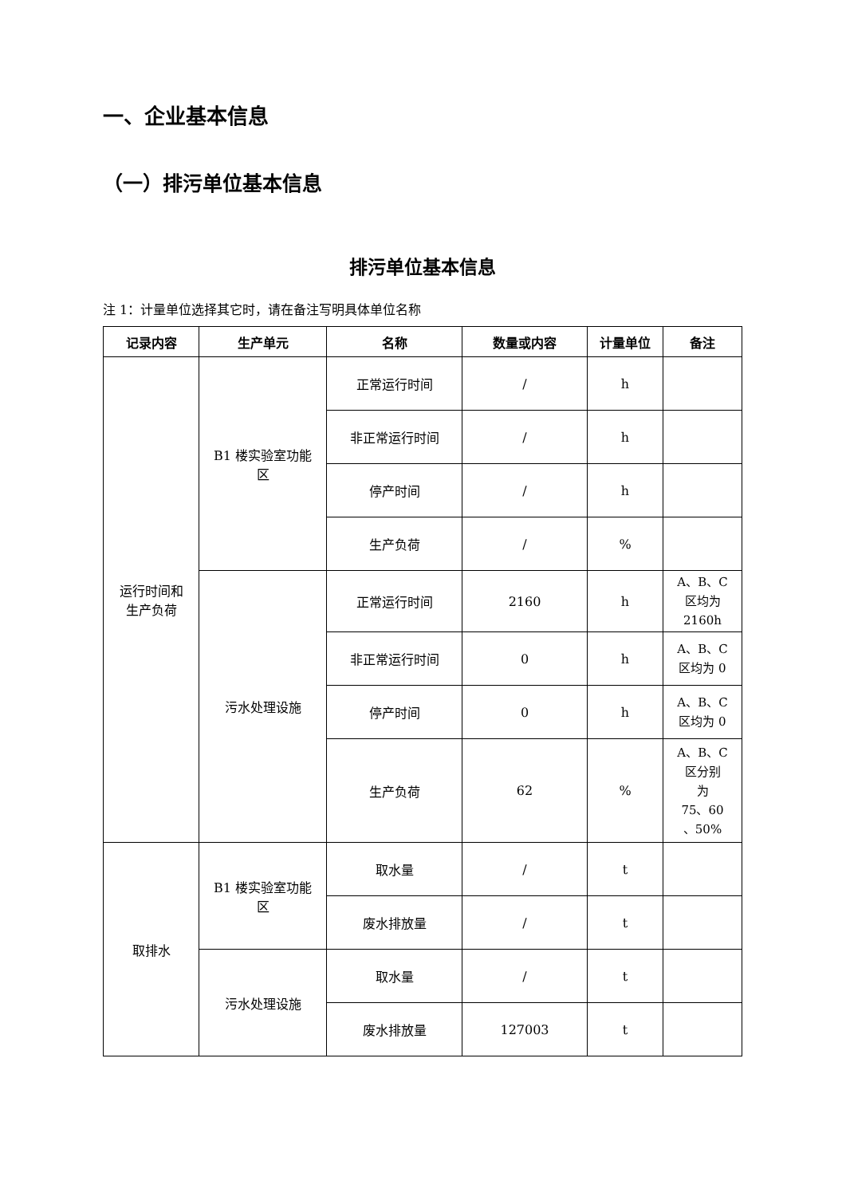一、企业基本信息
（一）排污单位基本信息
排污单位基本信息
注 1：计量单位选择其它时，请在备注写明具体单位名称
| 记录内容 | 生产单元 | 名称 | 数量或内容 | 计量单位 | 备注 |
| --- | --- | --- | --- | --- | --- |
| 运行时间和 生产负荷 | B1 楼实验室功能 区 | 正常运行时间 | / | h | |
| | | 非正常运行时间 | / | h | |
| | | 停产时间 | / | h | |
| | | 生产负荷 | / | % | |
| | 污水处理设施 | 正常运行时间 | 2160 | h | A、B、C 区均为 2160h |
| | | 非正常运行时间 | 0 | h | A、B、C 区均为 0 |
| | | 停产时间 | 0 | h | A、B、C 区均为 0 |
| | | 生产负荷 | 62 | % | A、B、C 区分别 为 75、60 、50% |
| 取排水 | B1 楼实验室功能 区 | 取水量 | / | t | |
| | | 废水排放量 | / | t | |
| | 污水处理设施 | 取水量 | / | t | |
| | | 废水排放量 | 127003 | t | |